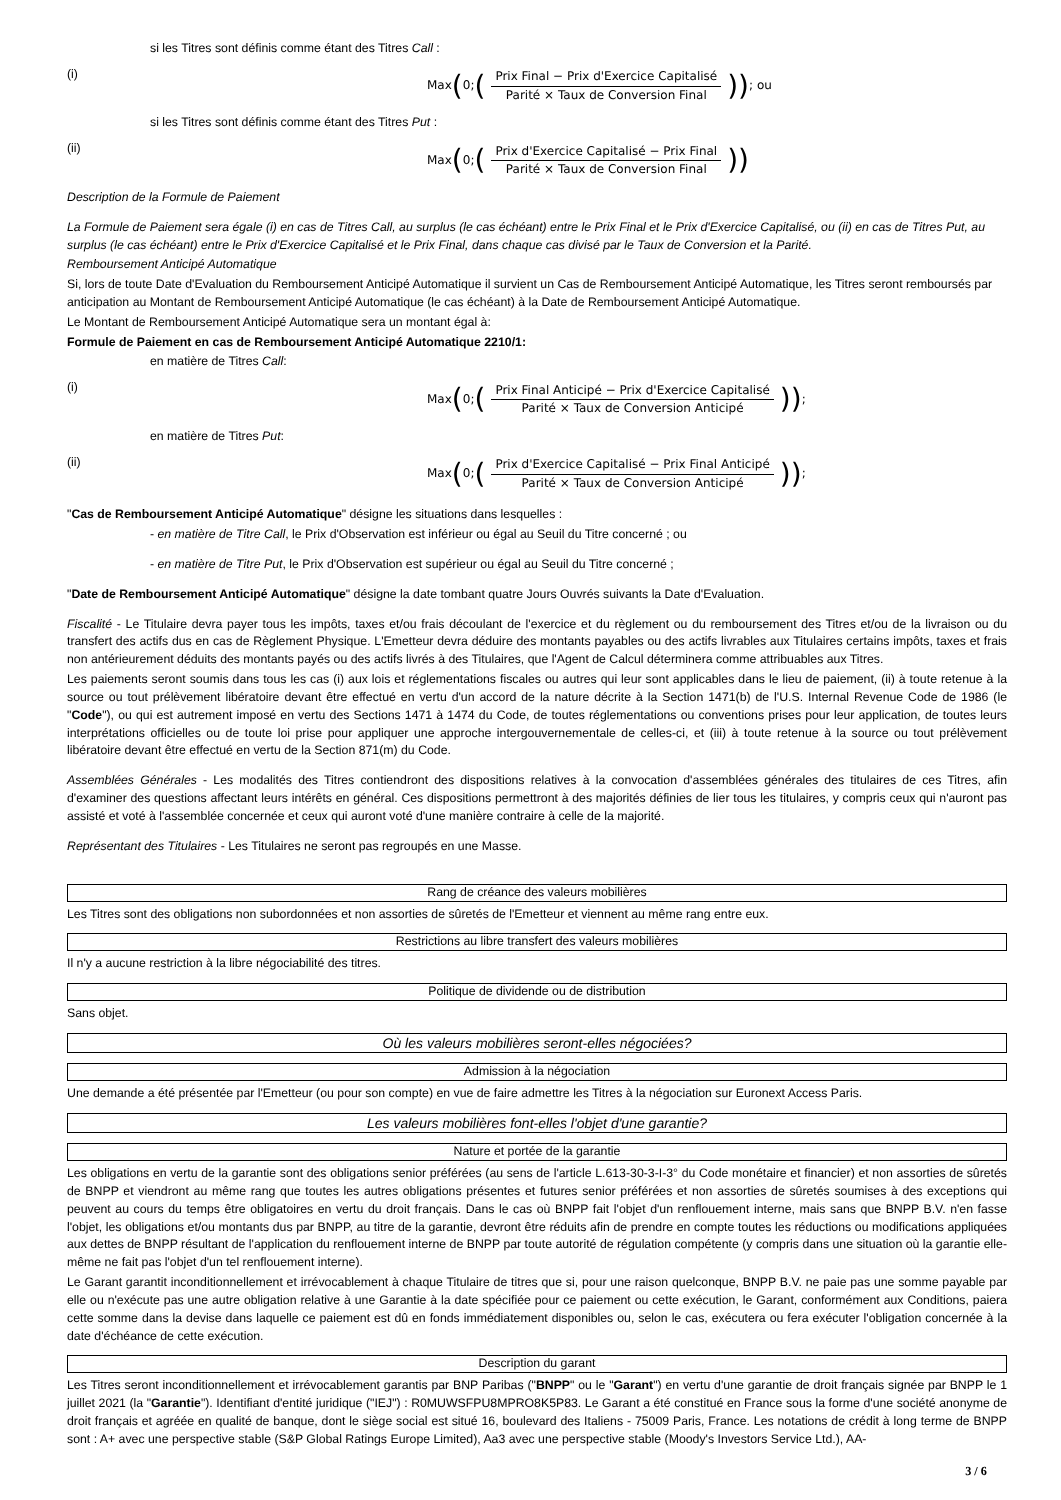si les Titres sont définis comme étant des Titres Call :
(i)
Max (0; (Prix Final − Prix d'Exercice Capitalisé Parité × Taux de Conversion Final)); ou
si les Titres sont définis comme étant des Titres Put :
(ii)
Max (0; (Prix d'Exercice Capitalisé − Prix Final Parité × Taux de Conversion Final))
Description de la Formule de Paiement
La Formule de Paiement sera égale (i) en cas de Titres Call, au surplus (le cas échéant) entre le Prix Final et le Prix d'Exercice Capitalisé, ou (ii) en cas de Titres Put, au surplus (le cas échéant) entre le Prix d'Exercice Capitalisé et le Prix Final, dans chaque cas divisé par le Taux de Conversion et la Parité.
Remboursement Anticipé Automatique
Si, lors de toute Date d'Evaluation du Remboursement Anticipé Automatique il survient un Cas de Remboursement Anticipé Automatique, les Titres seront remboursés par anticipation au Montant de Remboursement Anticipé Automatique (le cas échéant) à la Date de Remboursement Anticipé Automatique.
Le Montant de Remboursement Anticipé Automatique sera un montant égal à:
Formule de Paiement en cas de Remboursement Anticipé Automatique 2210/1:
en matière de Titres Call:
(i)
Max (0; (Prix Final Anticipé − Prix d'Exercice Capitalisé Parité × Taux de Conversion Anticipé)) ;
en matière de Titres Put:
(ii)
Max (0; (Prix d'Exercice Capitalisé − Prix Final Anticipé Parité × Taux de Conversion Anticipé)) ;
"Cas de Remboursement Anticipé Automatique" désigne les situations dans lesquelles :
- en matière de Titre Call, le Prix d'Observation est inférieur ou égal au Seuil du Titre concerné ; ou
- en matière de Titre Put, le Prix d'Observation est supérieur ou égal au Seuil du Titre concerné ;
"Date de Remboursement Anticipé Automatique" désigne la date tombant quatre Jours Ouvrés suivants la Date d'Evaluation.
Fiscalité - Le Titulaire devra payer tous les impôts, taxes et/ou frais découlant de l'exercice et du règlement ou du remboursement des Titres et/ou de la livraison ou du transfert des actifs dus en cas de Règlement Physique. L'Emetteur devra déduire des montants payables ou des actifs livrables aux Titulaires certains impôts, taxes et frais non antérieurement déduits des montants payés ou des actifs livrés à des Titulaires, que l'Agent de Calcul déterminera comme attribuables aux Titres.
Les paiements seront soumis dans tous les cas (i) aux lois et réglementations fiscales ou autres qui leur sont applicables dans le lieu de paiement, (ii) à toute retenue à la source ou tout prélèvement libératoire devant être effectué en vertu d'un accord de la nature décrite à la Section 1471(b) de l'U.S. Internal Revenue Code de 1986 (le "Code"), ou qui est autrement imposé en vertu des Sections 1471 à 1474 du Code, de toutes réglementations ou conventions prises pour leur application, de toutes leurs interprétations officielles ou de toute loi prise pour appliquer une approche intergouvernementale de celles-ci, et (iii) à toute retenue à la source ou tout prélèvement libératoire devant être effectué en vertu de la Section 871(m) du Code.
Assemblées Générales - Les modalités des Titres contiendront des dispositions relatives à la convocation d'assemblées générales des titulaires de ces Titres, afin d'examiner des questions affectant leurs intérêts en général. Ces dispositions permettront à des majorités définies de lier tous les titulaires, y compris ceux qui n'auront pas assisté et voté à l'assemblée concernée et ceux qui auront voté d'une manière contraire à celle de la majorité.
Représentant des Titulaires - Les Titulaires ne seront pas regroupés en une Masse.
Rang de créance des valeurs mobilières
Les Titres sont des obligations non subordonnées et non assorties de sûretés de l'Emetteur et viennent au même rang entre eux.
Restrictions au libre transfert des valeurs mobilières
Il n'y a aucune restriction à la libre négociabilité des titres.
Politique de dividende ou de distribution
Sans objet.
Où les valeurs mobilières seront-elles négociées?
Admission à la négociation
Une demande a été présentée par l'Emetteur (ou pour son compte) en vue de faire admettre les Titres à la négociation sur Euronext Access Paris.
Les valeurs mobilières font-elles l'objet d'une garantie?
Nature et portée de la garantie
Les obligations en vertu de la garantie sont des obligations senior préférées (au sens de l'article L.613-30-3-I-3° du Code monétaire et financier) et non assorties de sûretés de BNPP et viendront au même rang que toutes les autres obligations présentes et futures senior préférées et non assorties de sûretés soumises à des exceptions qui peuvent au cours du temps être obligatoires en vertu du droit français. Dans le cas où BNPP fait l'objet d'un renflouement interne, mais sans que BNPP B.V. n'en fasse l'objet, les obligations et/ou montants dus par BNPP, au titre de la garantie, devront être réduits afin de prendre en compte toutes les réductions ou modifications appliquées aux dettes de BNPP résultant de l'application du renflouement interne de BNPP par toute autorité de régulation compétente (y compris dans une situation où la garantie elle-même ne fait pas l'objet d'un tel renflouement interne).
Le Garant garantit inconditionnellement et irrévocablement à chaque Titulaire de titres que si, pour une raison quelconque, BNPP B.V. ne paie pas une somme payable par elle ou n'exécute pas une autre obligation relative à une Garantie à la date spécifiée pour ce paiement ou cette exécution, le Garant, conformément aux Conditions, paiera cette somme dans la devise dans laquelle ce paiement est dû en fonds immédiatement disponibles ou, selon le cas, exécutera ou fera exécuter l'obligation concernée à la date d'échéance de cette exécution.
Description du garant
Les Titres seront inconditionnellement et irrévocablement garantis par BNP Paribas ("BNPP" ou le "Garant") en vertu d'une garantie de droit français signée par BNPP le 1 juillet 2021 (la "Garantie"). Identifiant d'entité juridique ("IEJ") : R0MUWSFPU8MPRO8K5P83. Le Garant a été constitué en France sous la forme d'une société anonyme de droit français et agréée en qualité de banque, dont le siège social est situé 16, boulevard des Italiens - 75009 Paris, France. Les notations de crédit à long terme de BNPP sont : A+ avec une perspective stable (S&P Global Ratings Europe Limited), Aa3 avec une perspective stable (Moody's Investors Service Ltd.), AA-
3 / 6